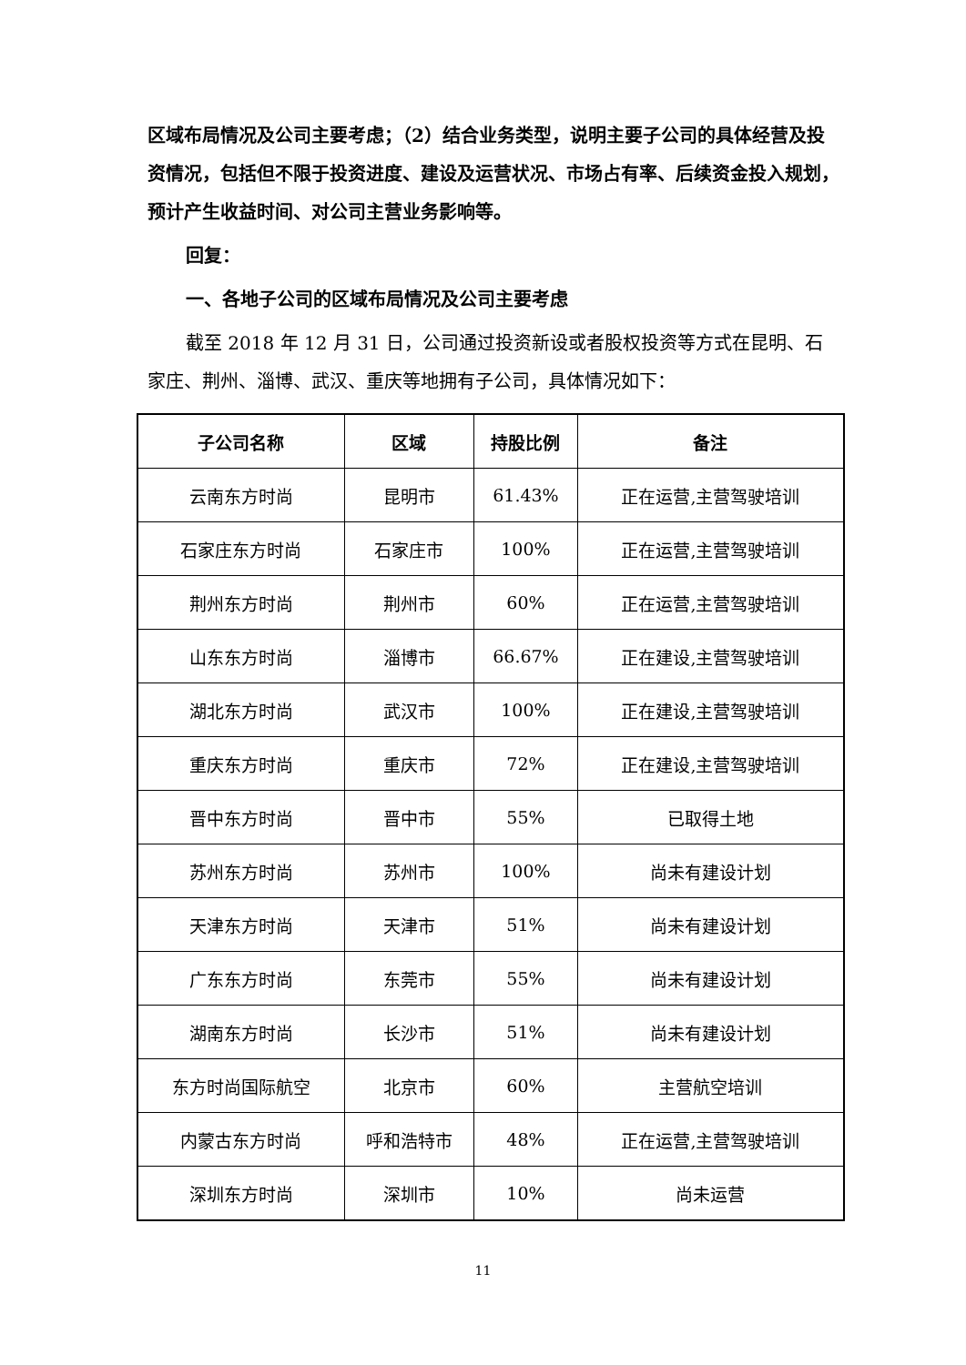区域布局情况及公司主要考虑；（2）结合业务类型，说明主要子公司的具体经营及投资情况，包括但不限于投资进度、建设及运营状况、市场占有率、后续资金投入规划，预计产生收益时间、对公司主营业务影响等。
回复：
一、各地子公司的区域布局情况及公司主要考虑
截至 2018 年 12 月 31 日，公司通过投资新设或者股权投资等方式在昆明、石家庄、荆州、淄博、武汉、重庆等地拥有子公司，具体情况如下：
| 子公司名称 | 区域 | 持股比例 | 备注 |
| --- | --- | --- | --- |
| 云南东方时尚 | 昆明市 | 61.43% | 正在运营,主营驾驶培训 |
| 石家庄东方时尚 | 石家庄市 | 100% | 正在运营,主营驾驶培训 |
| 荆州东方时尚 | 荆州市 | 60% | 正在运营,主营驾驶培训 |
| 山东东方时尚 | 淄博市 | 66.67% | 正在建设,主营驾驶培训 |
| 湖北东方时尚 | 武汉市 | 100% | 正在建设,主营驾驶培训 |
| 重庆东方时尚 | 重庆市 | 72% | 正在建设,主营驾驶培训 |
| 晋中东方时尚 | 晋中市 | 55% | 已取得土地 |
| 苏州东方时尚 | 苏州市 | 100% | 尚未有建设计划 |
| 天津东方时尚 | 天津市 | 51% | 尚未有建设计划 |
| 广东东方时尚 | 东莞市 | 55% | 尚未有建设计划 |
| 湖南东方时尚 | 长沙市 | 51% | 尚未有建设计划 |
| 东方时尚国际航空 | 北京市 | 60% | 主营航空培训 |
| 内蒙古东方时尚 | 呼和浩特市 | 48% | 正在运营,主营驾驶培训 |
| 深圳东方时尚 | 深圳市 | 10% | 尚未运营 |
11